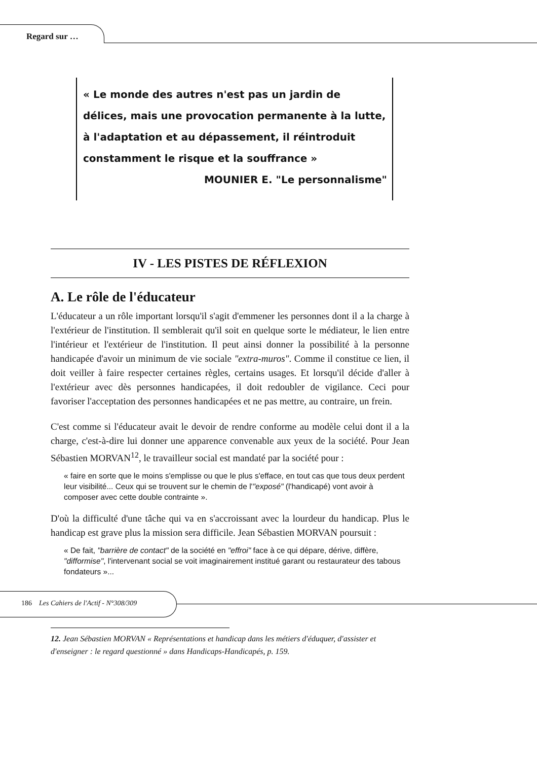Regard sur …
« Le monde des autres n'est pas un jardin de délices, mais une provocation permanente à la lutte, à l'adaptation et au dépassement, il réintroduit constamment le risque et la souffrance »
MOUNIER E. "Le personnalisme"
IV - LES PISTES DE RÉFLEXION
A. Le rôle de l'éducateur
L'éducateur a un rôle important lorsqu'il s'agit d'emmener les personnes dont il a la charge à l'extérieur de l'institution. Il semblerait qu'il soit en quelque sorte le médiateur, le lien entre l'intérieur et l'extérieur de l'institution. Il peut ainsi donner la possibilité à la personne handicapée d'avoir un minimum de vie sociale "extra-muros". Comme il constitue ce lien, il doit veiller à faire respecter certaines règles, certains usages. Et lorsqu'il décide d'aller à l'extérieur avec dès personnes handicapées, il doit redoubler de vigilance. Ceci pour favoriser l'acceptation des personnes handicapées et ne pas mettre, au contraire, un frein.
C'est comme si l'éducateur avait le devoir de rendre conforme au modèle celui dont il a la charge, c'est-à-dire lui donner une apparence convenable aux yeux de la société. Pour Jean Sébastien MORVAN<sup>12</sup>, le travailleur social est mandaté par la société pour :
« faire en sorte que le moins s'emplisse ou que le plus s'efface, en tout cas que tous deux perdent leur visibilité... Ceux qui se trouvent sur le chemin de l'"exposé" (l'handicapé) vont avoir à composer avec cette double contrainte ».
D'où la difficulté d'une tâche qui va en s'accroissant avec la lourdeur du handicap. Plus le handicap est grave plus la mission sera difficile. Jean Sébastien MORVAN poursuit :
« De fait, "barrière de contact" de la société en "effroi" face à ce qui dépare, dérive, diffère, "difformise", l'intervenant social se voit imaginairement institué garant ou restaurateur des tabous fondateurs »...
12. Jean Sébastien MORVAN « Représentations et handicap dans les métiers d'éduquer, d'assister et d'enseigner : le regard questionné » dans Handicaps-Handicapés, p. 159.
186 Les Cahiers de l'Actif - N°308/309